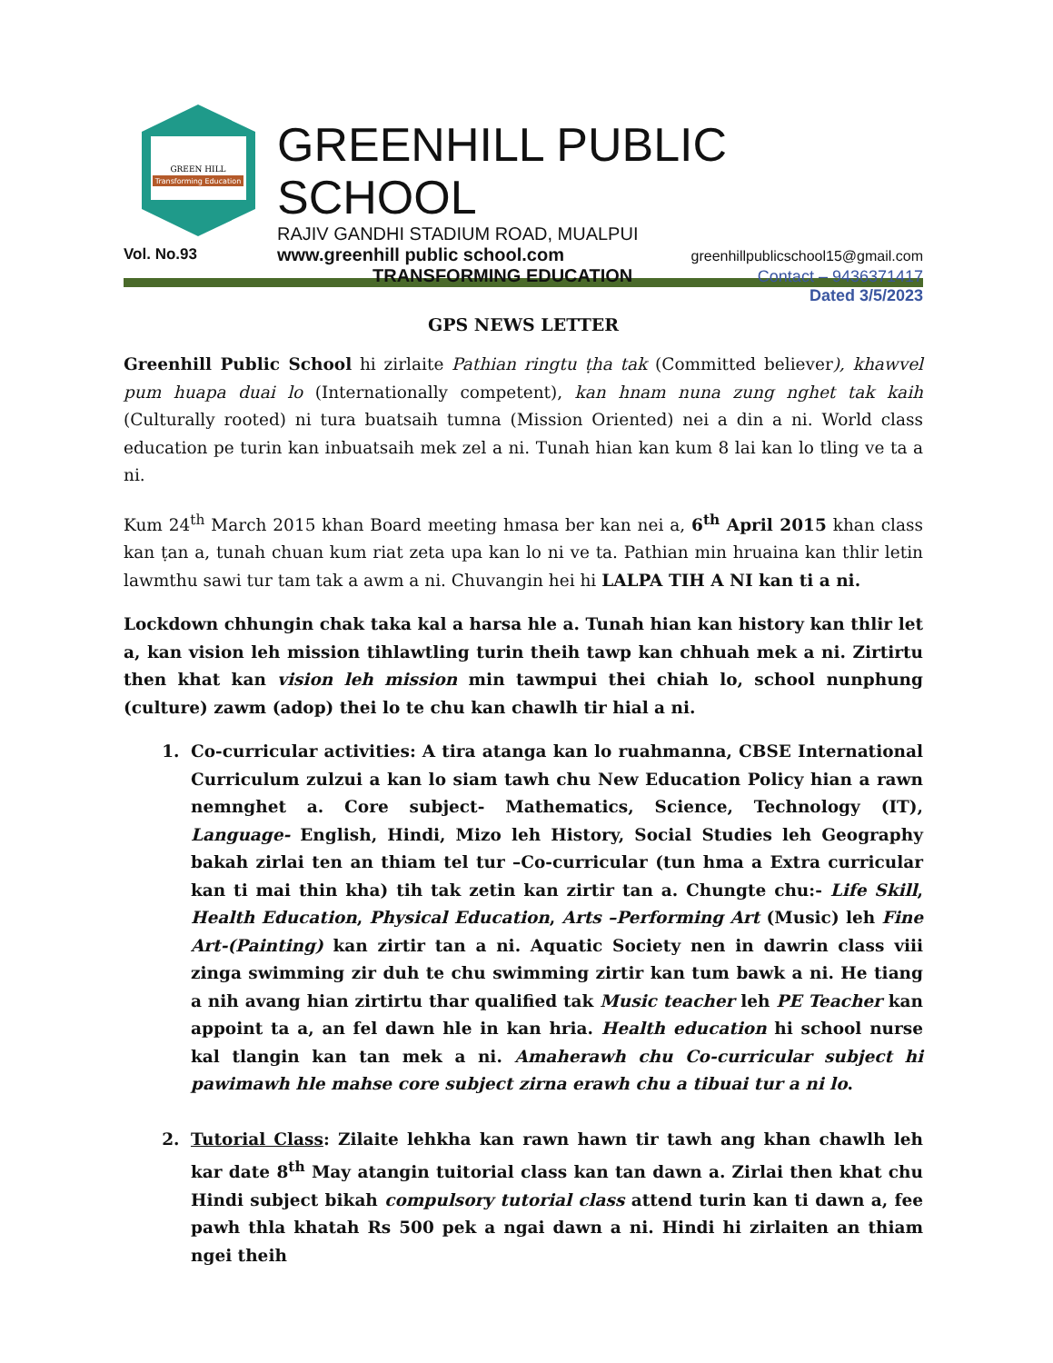GREEN HILL
Transforming Education
GREENHILL PUBLIC SCHOOL
RAJIV GANDHI STADIUM ROAD, MUALPUI
www.greenhill public school.com greenhillpublicschool15@gmail.com
TRANSFORMING EDUCATION Contact – 9436371417
Dated 3/5/2023
Vol. No.93
GPS NEWS LETTER
Greenhill Public School hi zirlaite Pathian ringtu ṭha tak (Committed believer), khawvel pum huapa duai lo (Internationally competent), kan hnam nuna zung nghet tak kaih (Culturally rooted) ni tura buatsaih tumna (Mission Oriented) nei a din a ni. World class education pe turin kan inbuatsaih mek zel a ni. Tunah hian kan kum 8 lai kan lo tling ve ta a ni.
Kum 24<sup>th</sup> March 2015 khan Board meeting hmasa ber kan nei a, 6<sup>th</sup> April 2015 khan class kan ṭan a, tunah chuan kum riat zeta upa kan lo ni ve ta. Pathian min hruaina kan thlir letin lawmthu sawi tur tam tak a awm a ni. Chuvangin hei hi LALPA TIH A NI kan ti a ni.
Lockdown chhungin chak taka kal a harsa hle a. Tunah hian kan history kan thlir let a, kan vision leh mission tihlawtling turin theih tawp kan chhuah mek a ni. Zirtirtu then khat kan vision leh mission min tawmpui thei chiah lo, school nunphung (culture) zawm (adop) thei lo te chu kan chawlh tir hial a ni.
1. Co-curricular activities: A tira atanga kan lo ruahmanna, CBSE International Curriculum zulzui a kan lo siam tawh chu New Education Policy hian a rawn nemnghet a. Core subject- Mathematics, Science, Technology (IT), Language- English, Hindi, Mizo leh History, Social Studies leh Geography bakah zirlai ten an thiam tel tur –Co-curricular (tun hma a Extra curricular kan ti mai thin kha) tih tak zetin kan zirtir tan a. Chungte chu:- Life Skill, Health Education, Physical Education, Arts –Performing Art (Music) leh Fine Art-(Painting) kan zirtir tan a ni. Aquatic Society nen in dawrin class viii zinga swimming zir duh te chu swimming zirtir kan tum bawk a ni. He tiang a nih avang hian zirtirtu thar qualified tak Music teacher leh PE Teacher kan appoint ta a, an fel dawn hle in kan hria. Health education hi school nurse kal tlangin kan tan mek a ni. Amaherawh chu Co-curricular subject hi pawimawh hle mahse core subject zirna erawh chu a tibuai tur a ni lo.
2. Tutorial Class: Zilaite lehkha kan rawn hawn tir tawh ang khan chawlh leh kar date 8<sup>th</sup> May atangin tuitorial class kan tan dawn a. Zirlai then khat chu Hindi subject bikah compulsory tutorial class attend turin kan ti dawn a, fee pawh thla khatah Rs 500 pek a ngai dawn a ni. Hindi hi zirlaiten an thiam ngei theih